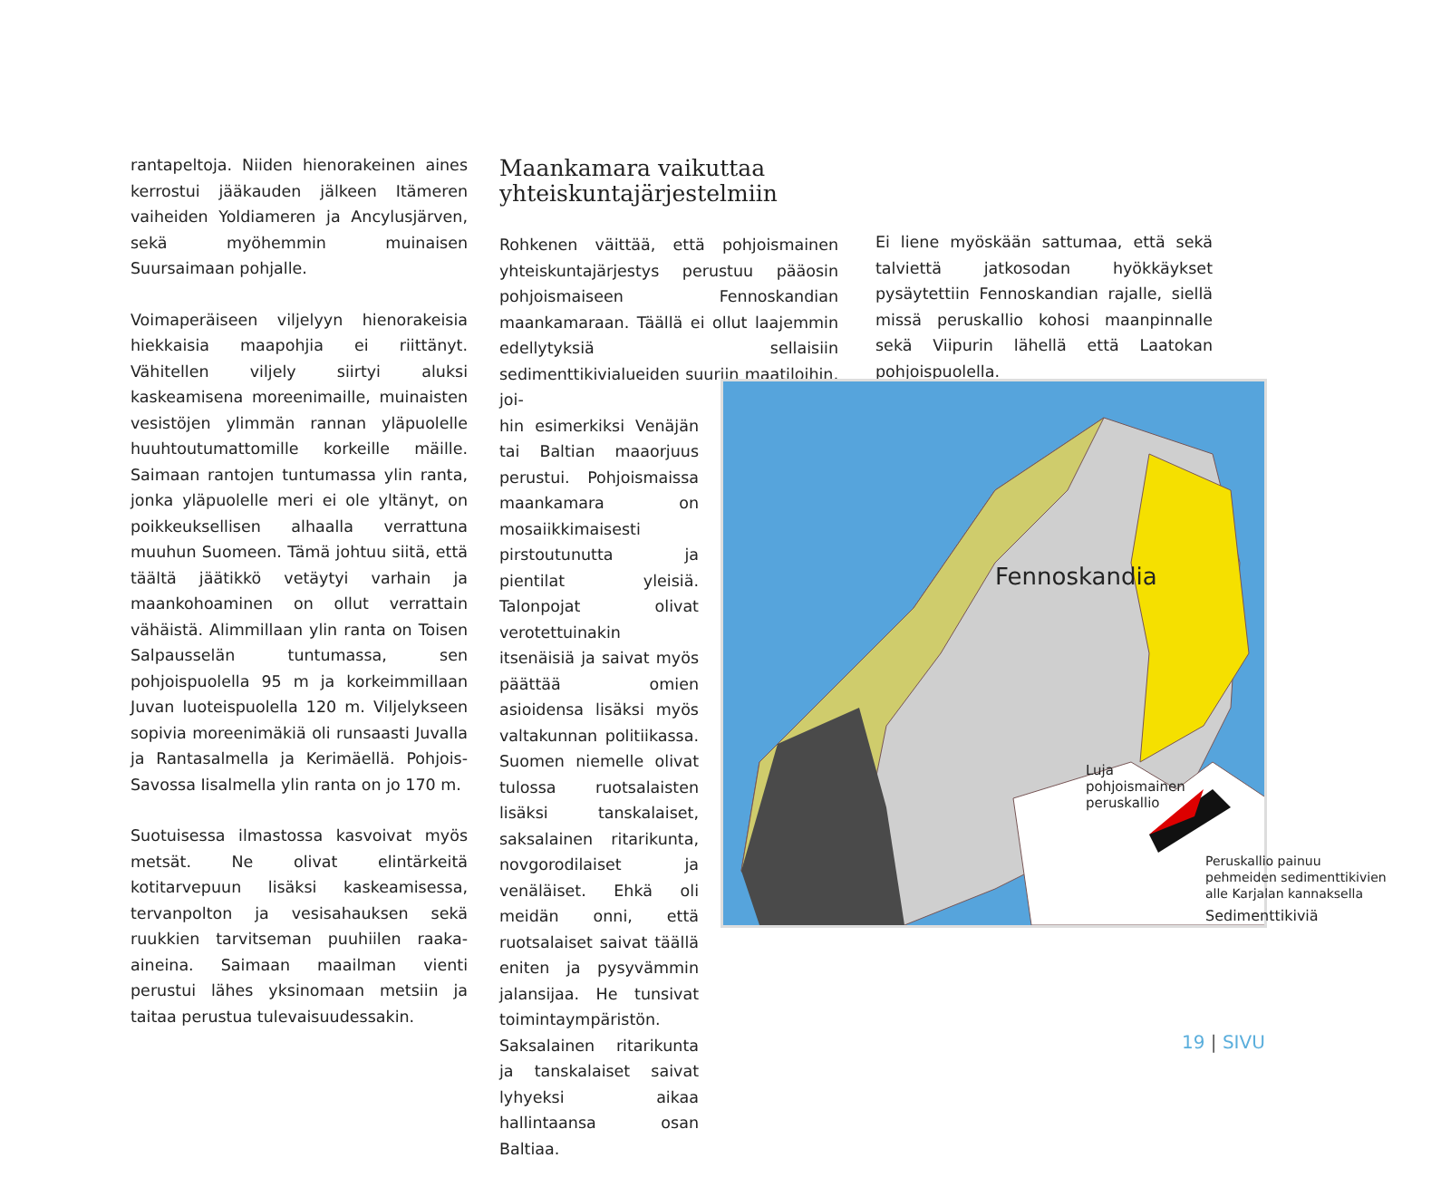rantapeltoja. Niiden hienorakeinen aines kerrostui jääkauden jälkeen Itämeren vaiheiden Yoldiameren ja Ancylusjärven, sekä myöhemmin muinaisen Suursaimaan pohjalle.
Voimaperäiseen viljelyyn hienorakeisia hiekkaisia maapohjia ei riittänyt. Vähitellen viljely siirtyi aluksi kaskeamisena moreenimaille, muinaisten vesistöjen ylimmän rannan yläpuolelle huuhtoutumattomille korkeille mäille. Saimaan rantojen tuntumassa ylin ranta, jonka yläpuolelle meri ei ole yltänyt, on poikkeuksellisen alhaalla verrattuna muuhun Suomeen. Tämä johtuu siitä, että täältä jäätikkö vetäytyi varhain ja maankohoaminen on ollut verrattain vähäistä. Alimmillaan ylin ranta on Toisen Salpausselän tuntumassa, sen pohjoispuolella 95 m ja korkeimmillaan Juvan luoteispuolella 120 m. Viljelykseen sopivia moreenimäkiä oli runsaasti Juvalla ja Rantasalmella ja Kerimäellä. Pohjois-Savossa Iisalmella ylin ranta on jo 170 m.
Suotuisessa ilmastossa kasvoivat myös metsät. Ne olivat elintärkeitä kotitarvepuun lisäksi kaskeamisessa, tervanpolton ja vesisahauksen sekä ruukkien tarvitseman puuhiilen raaka-aineina. Saimaan maailman vienti perustui lähes yksinomaan metsiin ja taitaa perustua tulevaisuudessakin.
Maankamara vaikuttaa yhteiskuntajärjestelmiin
Rohkenen väittää, että pohjoismainen yhteiskuntajärjestys perustuu pääosin pohjoismaiseen Fennoskandian maankamaraan. Täällä ei ollut laajemmin edellytyksiä sellaisiin sedimenttikivialueiden suuriin maatiloihin, joi-
hin esimerkiksi Venäjän tai Baltian maaorjuus perustui. Pohjoismaissa maankamara on mosaiikkimaisesti pirstoutunutta ja pientilat yleisiä. Talonpojat olivat verotettuinakin itsenäisiä ja saivat myös päättää omien asioidensa lisäksi myös valtakunnan politiikassa. Suomen niemelle olivat tulossa ruotsalaisten lisäksi tanskalaiset, saksalainen ritarikunta, novgorodilaiset ja venäläiset. Ehkä oli meidän onni, että ruotsalaiset saivat täällä eniten ja pysyvämmin jalansijaa. He tunsivat toimintaympäristön. Saksalainen ritarikunta ja tanskalaiset saivat lyhyeksi aikaa hallintaansa osan Baltiaa.
Ei liene myöskään sattumaa, että sekä talviettä jatkosodan hyökkäykset pysäytettiin Fennoskandian rajalle, siellä missä peruskallio kohosi maanpinnalle sekä Viipurin lähellä että Laatokan pohjoispuolella.
Fennoskandia
Luja
pohjoismainen
peruskallio
Peruskallio painuu
pehmeiden sedimenttikivien
alle Karjalan kannaksella
Sedimenttikiviä
19 | SIVU